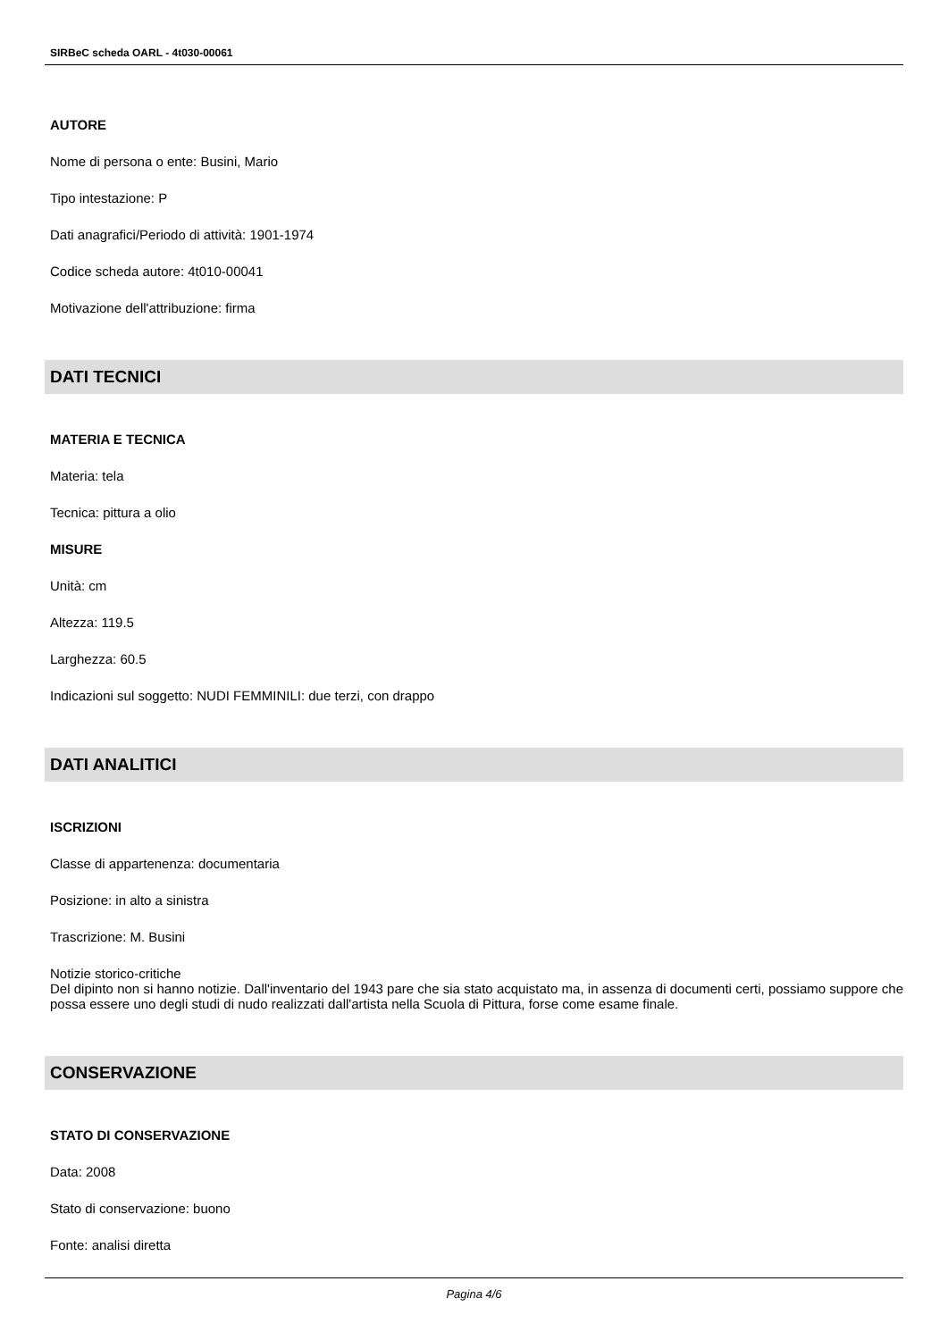SIRBeC scheda OARL - 4t030-00061
AUTORE
Nome di persona o ente: Busini, Mario
Tipo intestazione: P
Dati anagrafici/Periodo di attività: 1901-1974
Codice scheda autore: 4t010-00041
Motivazione dell'attribuzione: firma
DATI TECNICI
MATERIA E TECNICA
Materia: tela
Tecnica: pittura a olio
MISURE
Unità: cm
Altezza: 119.5
Larghezza: 60.5
Indicazioni sul soggetto: NUDI FEMMINILI: due terzi, con drappo
DATI ANALITICI
ISCRIZIONI
Classe di appartenenza: documentaria
Posizione: in alto a sinistra
Trascrizione: M. Busini
Notizie storico-critiche
Del dipinto non si hanno notizie. Dall'inventario del 1943 pare che sia stato acquistato ma, in assenza di documenti certi, possiamo suppore che possa essere uno degli studi di nudo realizzati dall'artista nella Scuola di Pittura, forse come esame finale.
CONSERVAZIONE
STATO DI CONSERVAZIONE
Data: 2008
Stato di conservazione: buono
Fonte: analisi diretta
Pagina 4/6